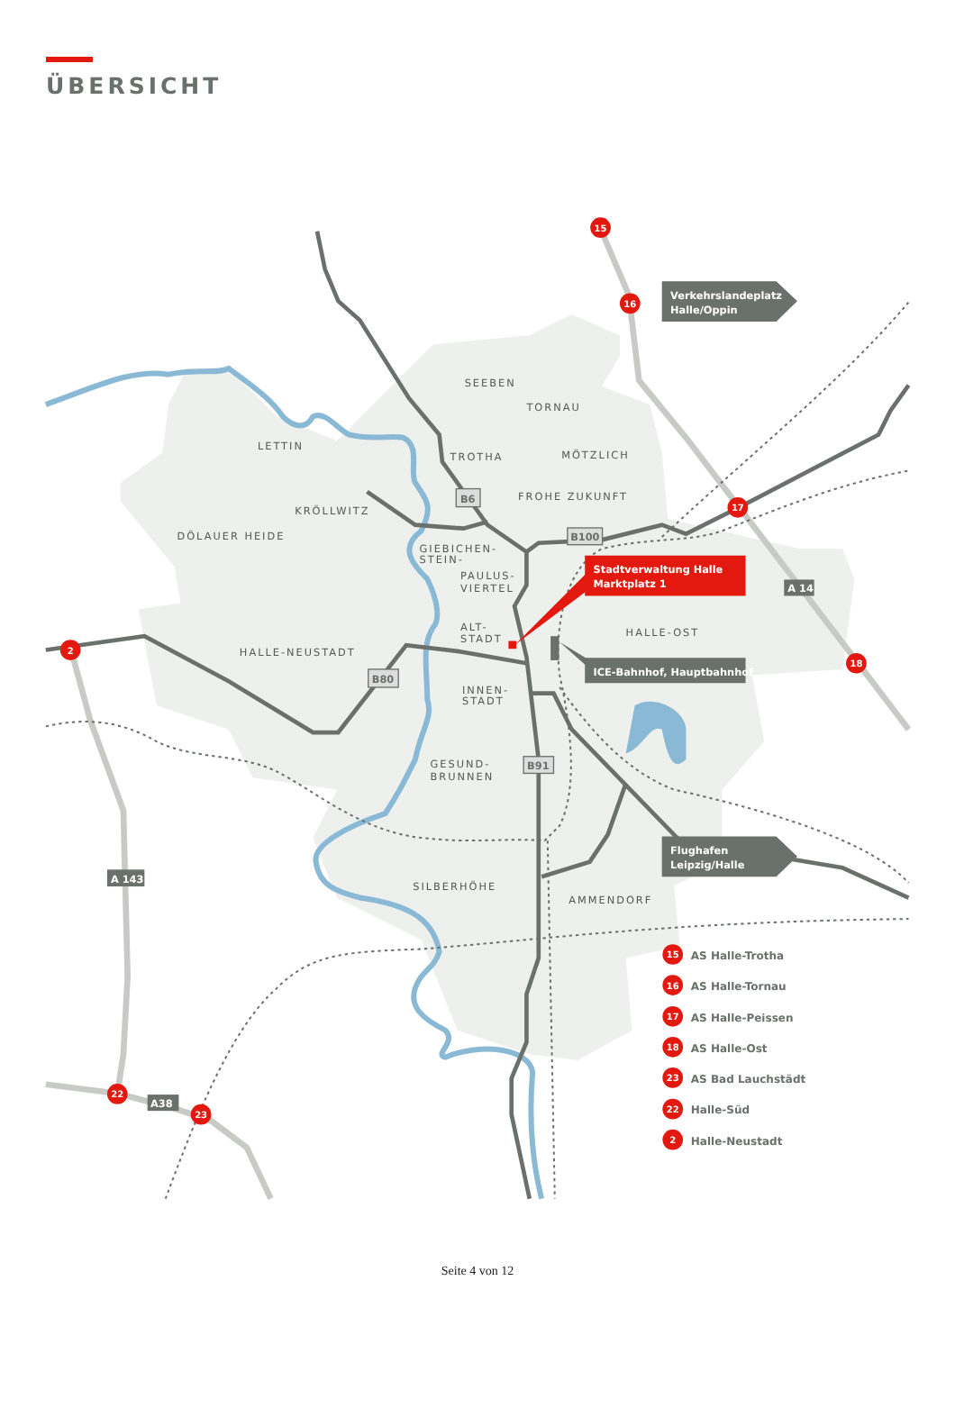ÜBERSICHT
SEEBEN
TORNAU
LETTIN
TROTHA
MÖTZLICH
KRÖLLWITZ
FROHE ZUKUNFT
DÖLAUER HEIDE
GIEBICHEN-
STEIN-
PAULUS-
VIERTEL
ALT-
STADT
HALLE-OST
HALLE-NEUSTADT
INNEN-
STADT
GESUND-
BRUNNEN
SILBERHÖHE
AMMENDORF
B6
B100
B80
B91
A 143
A 14
A38
Verkehrslandeplatz
Halle/Oppin
Flughafen
Leipzig/Halle
Stadtverwaltung Halle
Marktplatz 1
ICE-Bahnhof, Hauptbahnhof
15
16
17
18
2
22
23
15
AS Halle-Trotha
16
AS Halle-Tornau
17
AS Halle-Peissen
18
AS Halle-Ost
23
AS Bad Lauchstädt
22
Halle-Süd
2
Halle-Neustadt
Seite 4 von 12